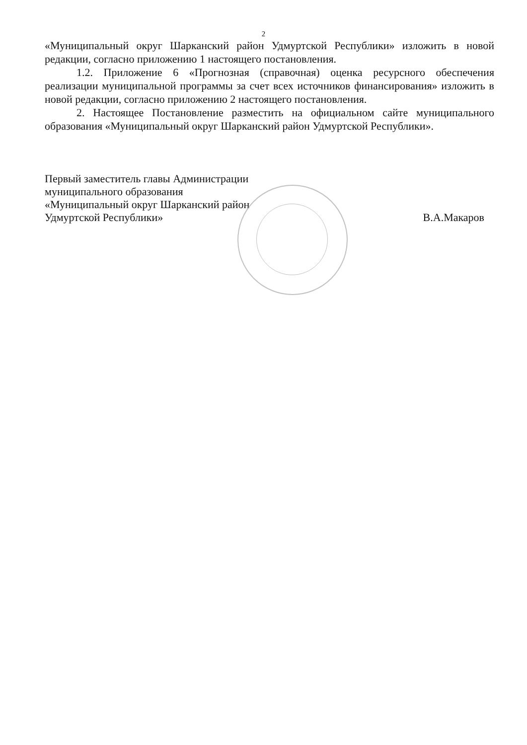2
«Муниципальный округ Шарканский район Удмуртской Республики» изложить в новой редакции, согласно приложению 1 настоящего постановления.
1.2. Приложение 6 «Прогнозная (справочная) оценка ресурсного обеспечения реализации муниципальной программы за счет всех источников финансирования» изложить в новой редакции, согласно приложению 2 настоящего постановления.
2. Настоящее Постановление разместить на официальном сайте муниципального образования «Муниципальный округ Шарканский район Удмуртской Республики».
Первый заместитель главы Администрации
муниципального образования
«Муниципальный округ Шарканский район
Удмуртской Республики»
В.А.Макаров